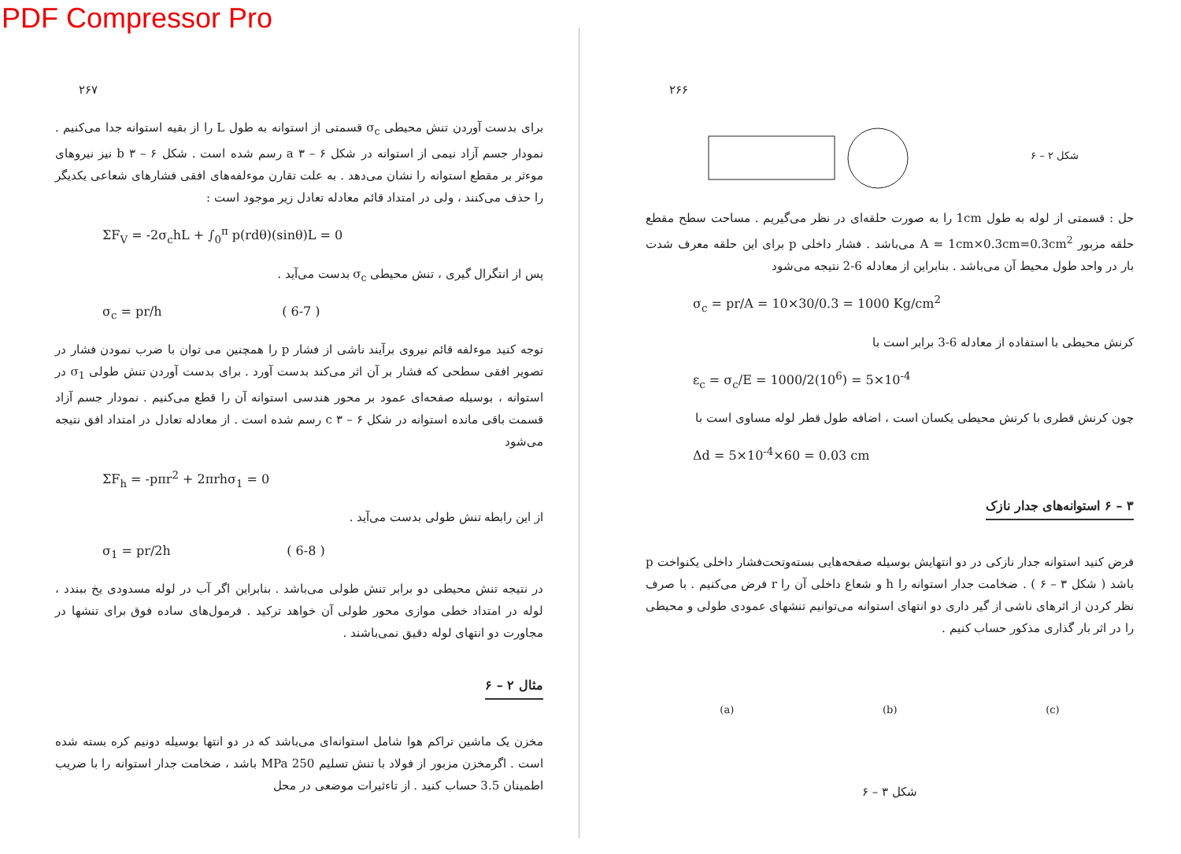PDF Compressor Pro
۲۶۷
برای بدست آوردن تنش محیطی σ<sub>c</sub> قسمتی از استوانه به طول L را از بقیه استوانه جدا می‌کنیم . نمودار جسم آزاد نیمی از استوانه در شکل a ۳ – ۶ رسم شده است . شکل b ۳ – ۶ نیز نیروهای موءثر بر مقطع استوانه را نشان می‌دهد . به علت تقارن موءلفه‌های افقی فشارهای شعاعی یکدیگر را حذف می‌کنند ، ولی در امتداد قائم معادله تعادل زیر موجود است :
ΣF<sub>V</sub> = -2σ<sub>c</sub>hL + ∫<sub>0</sub><sup>π</sup> p(rdθ)(sinθ)L = 0
پس از انتگرال گیری ، تنش محیطی σ<sub>c</sub> بدست می‌آید .
σ<sub>c</sub> = pr/h ( 6-7 )
توجه کنید موءلفه قائم نیروی برآیند ناشی از فشار p را همچنین می توان با ضرب نمودن فشار در تصویر افقی سطحی که فشار بر آن اثر می‌کند بدست آورد . برای بدست آوردن تنش طولی σ<sub>1</sub> در استوانه ، بوسیله صفحه‌ای عمود بر محور هندسی استوانه آن را قطع می‌کنیم . نمودار جسم آزاد قسمت باقی مانده استوانه در شکل c ۳ – ۶ رسم شده است . از معادله تعادل در امتداد افق نتیجه می‌شود
ΣF<sub>h</sub> = -pπr<sup>2</sup> + 2πrhσ<sub>1</sub> = 0
از این رابطه تنش طولی بدست می‌آید .
σ<sub>1</sub> = pr/2h ( 6-8 )
در نتیجه تنش محیطی دو برابر تنش طولی می‌باشد . بنابراین اگر آب در لوله مسدودی یخ ببندد ، لوله در امتداد خطی موازی محور طولی آن خواهد ترکید . فرمول‌های ساده فوق برای تنشها در مجاورت دو انتهای لوله دقیق نمی‌باشند .
مثال ۲ – ۶
مخزن یک ماشین تراکم هوا شامل استوانه‌ای می‌باشد که در دو انتها بوسیله دونیم کره بسته شده است . اگرمخزن مزبور از فولاد با تنش تسلیم 250 MPa باشد ، ضخامت جدار استوانه را با ضریب اطمینان 3.5 حساب کنید . از تاءثیرات موضعی در محل
۲۶۶
شکل ۲ – ۶
حل : قسمتی از لوله به طول 1cm را به صورت حلقه‌ای در نظر می‌گیریم . مساحت سطح مقطع حلقه مزبور A = 1cm×0.3cm=0.3cm<sup>2</sup> می‌باشد . فشار داخلی p برای این حلقه معرف شدت بار در واحد طول محیط آن می‌باشد . بنابراین از معادله 6-2 نتیجه می‌شود
σ<sub>c</sub> = pr/A = 10×30/0.3 = 1000 Kg/cm<sup>2</sup>
کرنش محیطی با استفاده از معادله 6-3 برابر است با
ε<sub>c</sub> = σ<sub>c</sub>/E = 1000/2(10<sup>6</sup>) = 5×10<sup>-4</sup>
چون کرنش قطری با کرنش محیطی یکسان است ، اضافه طول قطر لوله مساوی است با
Δd = 5×10<sup>-4</sup>×60 = 0.03 cm
۳ – ۶ استوانه‌های جدار نازک
فرض کنید استوانه جدار نازکی در دو انتهایش بوسیله صفحه‌هایی بسته‌وتحت‌فشار داخلی یکنواخت p باشد ( شکل ۳ – ۶ ) . ضخامت جدار استوانه را h و شعاع داخلی آن را r فرض می‌کنیم . با صرف نظر کردن از اثرهای ناشی از گیر داری دو انتهای استوانه می‌توانیم تنشهای عمودی طولی و محیطی را در اثر بار گذاری مذکور حساب کنیم .
(a) (b) (c)
شکل ۳ – ۶